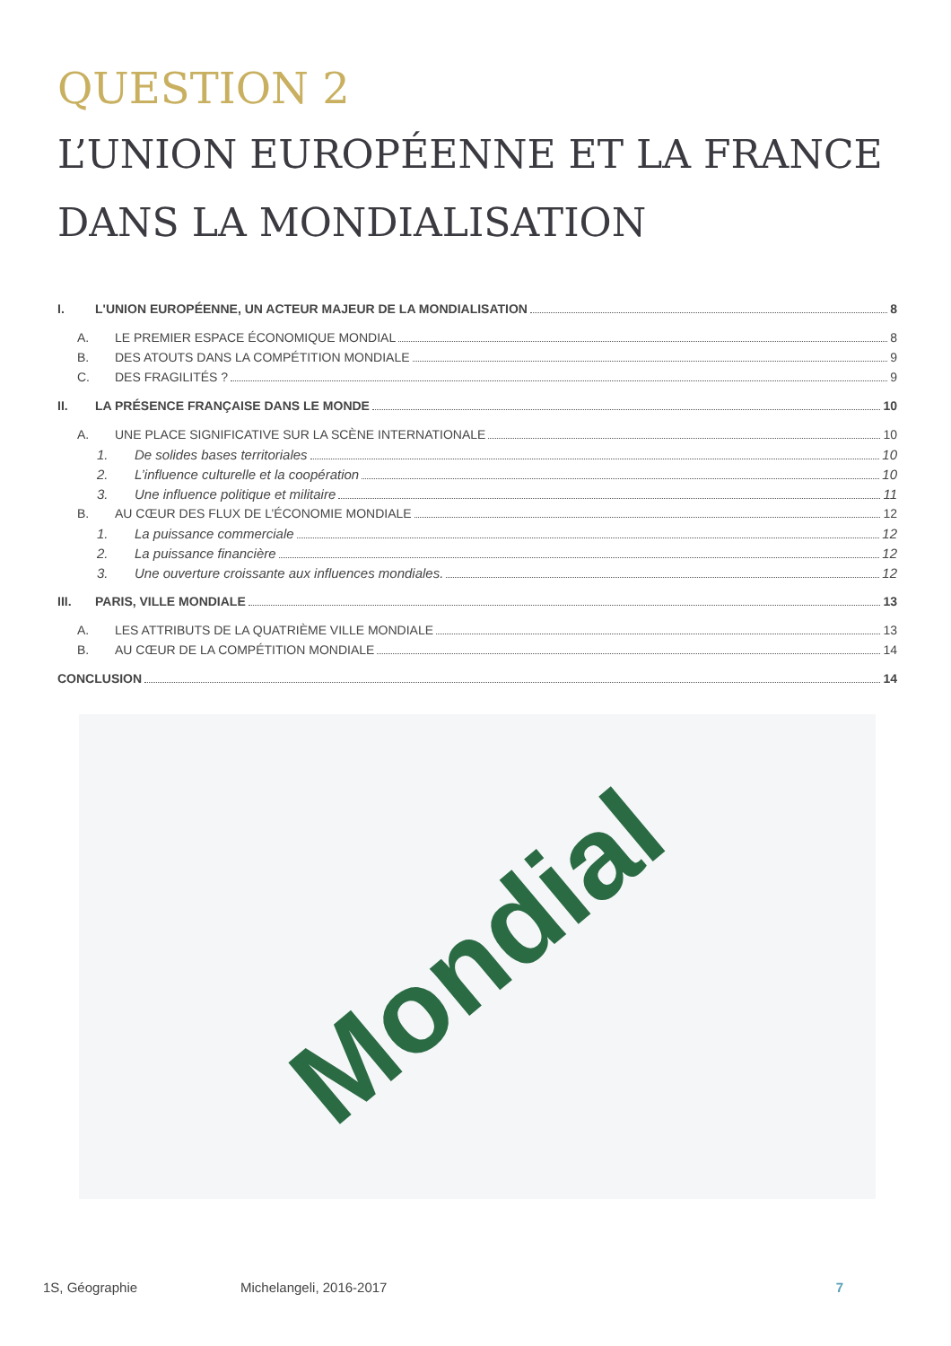QUESTION 2
L’UNION EUROPÉENNE ET LA FRANCE DANS LA MONDIALISATION
I. L'UNION EUROPÉENNE, UN ACTEUR MAJEUR DE LA MONDIALISATION 8
A. LE PREMIER ESPACE ÉCONOMIQUE MONDIAL 8
B. DES ATOUTS DANS LA COMPÉTITION MONDIALE 9
C. DES FRAGILITÉS ? 9
II. LA PRÉSENCE FRANÇAISE DANS LE MONDE 10
A. UNE PLACE SIGNIFICATIVE SUR LA SCÈNE INTERNATIONALE 10
1. De solides bases territoriales 10
2. L’influence culturelle et la coopération 10
3. Une influence politique et militaire 11
B. AU CŒUR DES FLUX DE L’ÉCONOMIE MONDIALE 12
1. La puissance commerciale 12
2. La puissance financière 12
3. Une ouverture croissante aux influences mondiales. 12
III. PARIS, VILLE MONDIALE 13
A. LES ATTRIBUTS DE LA QUATRIÈME VILLE MONDIALE 13
B. AU CŒUR DE LA COMPÉTITION MONDIALE 14
CONCLUSION 14
Mondial
1S, Géographie Michelangeli, 2016-2017 7